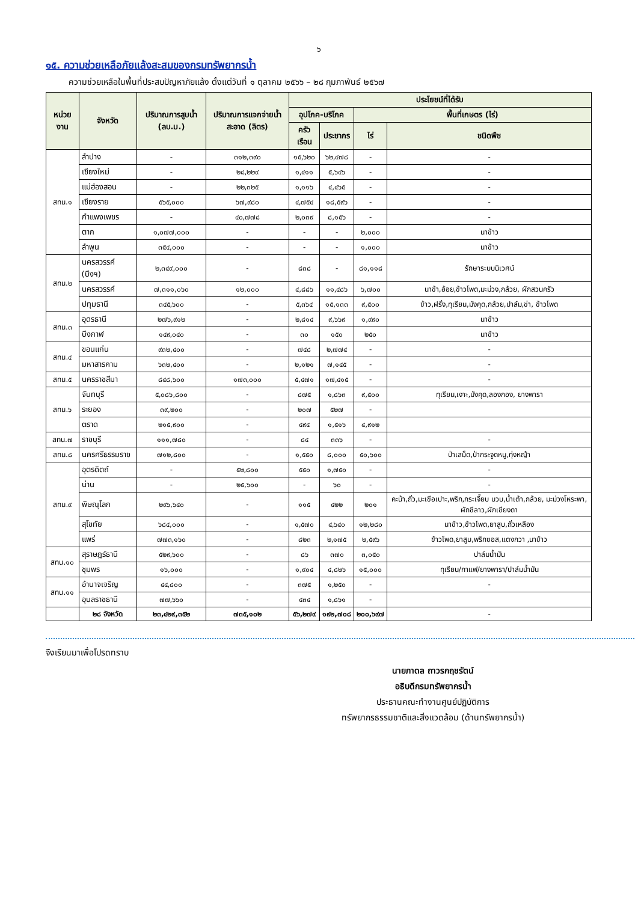๖
๑๕. ความช่วยเหลือภัยแล้งสะสมของกรมทรัพยากรน้ำ
ความช่วยเหลือในพื้นที่ประสบปัญหาภัยแล้ง ตั้งแต่วันที่ ๑ ตุลาคม ๒๕๖๖ – ๒๘ กุมภาพันธ์ ๒๕๖๗
| หน่วยงาน | จังหวัด | ปริมาณการสูบน้ำ (ลบ.ม.) | ปริมาณการแจกจ่ายน้ำสะอาด (ลิตร) | ประโยชน์ที่ได้รับ | | | | |
| --- | --- | --- | --- | --- | --- | --- | --- | --- |
| | | | | อุปโภค-บริโภค | | พื้นที่เกษตร (ไร่) | | |
| | | | | ครัวเรือน | ประชากร | ไร่ | ชนิดพืช | |
| สทน.๑ | ลำปาง | - | ๓๑๒,๓๙๐ | ๑๕,๖๒๐ | ๖๒,๔๗๘ | - | - | |
| | เชียงใหม่ | - | ๒๘,๒๒๙ | ๑,๔๑๑ | ๕,๖๔๖ | - | - | |
| | แม่ฮ่องสอน | - | ๒๒,๓๒๕ | ๑,๑๑๖ | ๔,๔๖๕ | - | - | |
| | เชียงราย | ๕๖๕,๐๐๐ | ๖๗,๙๘๐ | ๔,๗๕๔ | ๑๘,๕๙๖ | - | - | |
| | กำแพงเพชร | - | ๔๐,๗๗๘ | ๒,๐๓๙ | ๘,๑๕๖ | - | - | |
| | ตาก | ๑,๐๗๗,๐๐๐ | - | - | - | ๒,๐๐๐ | นาข้าว | |
| | ลำพูน | ๓๕๔,๐๐๐ | - | - | - | ๑,๐๐๐ | นาข้าว | |
| สทน.๒ | นครสวรรค์ (บึงฯ) | ๒,๓๔๙,๐๐๐ | - | ๘๓๘ | - | ๘๑,๑๑๘ | รักษาระบบนิเวศน์ | |
| | นครสวรรค์ | ๗,๓๑๑,๐๖๐ | ๑๒,๐๐๐ | ๔,๘๘๖ | ๑๑,๔๘๖ | ๖,๗๐๐ | นาข้า,อ้อย,ข้าวโพด,มะม่วง,กล้วย, ผักสวนครัว | |
| | ปทุมธานี | ๓๔๕,๖๐๐ | - | ๕,๓๖๔ | ๑๕,๑๓๓ | ๙,๕๐๐ | ข้าว,ฝรั่ง,ทุเรียน,มังคุด,กล้วย,ปาล์ม,ข่า, ข้าวโพด | |
| สทน.๓ | อุดรธานี | ๒๗๖,๙๑๒ | - | ๒,๘๑๔ | ๙,๖๖๙ | ๑,๙๙๐ | นาข้าว | |
| | บึงกาฬ | ๑๔๙,๐๔๐ | - | ๓๐ | ๑๕๐ | ๒๕๐ | นาข้าว | |
| สทน.๔ | ขอนแก่น | ๙๓๒,๔๐๐ | - | ๗๔๘ | ๒,๗๗๔ | - | - | |
| | มหาสารคาม | ๖๓๒,๔๐๐ | - | ๒,๑๒๑ | ๗,๑๔๕ | - | - | |
| สทน.๕ | นครราชสีมา | ๘๔๘,๖๐๐ | ๑๗๓,๐๐๐ | ๕,๔๗๑ | ๑๗,๔๑๕ | - | - | |
| สทน.๖ | จันทบุรี | ๕,๐๘๖,๘๐๐ | - | ๘๗๕ | ๑,๘๖๓ | ๙,๕๐๐ | ทุเรียน,เงาะ,มังคุด,ลองกอง, ยางพารา | |
| | ระยอง | ๓๙,๒๐๐ | - | ๒๐๗ | ๕๒๗ | - | | |
| | ตราด | ๒๑๕,๙๐๐ | - | ๔๙๔ | ๑,๕๑๖ | ๔,๙๑๒ | | |
| สทน.๗ | ราชบุรี | ๑๑๑,๗๘๐ | - | ๘๔ | ๓๓๖ | - | - | |
| สทน.๘ | นครศรีธรรมราช | ๗๑๒,๘๐๐ | - | ๑,๕๕๐ | ๘,๐๐๐ | ๕๐,๖๐๐ | ป่าเสม็ด,ป่ากระจูดหนู,ทุ่งหญ้า | |
| สทน.๙ | อุตรดิตถ์ | - | ๕๒,๘๐๐ | ๕๕๐ | ๑,๗๕๐ | - | - | |
| | น่าน | - | ๒๕,๖๐๐ | - | ๖๐ | - | - | |
| | พิษณุโลก | ๒๙๖,๖๔๐ | - | ๑๑๕ | ๔๒๒ | ๒๐๑ | คะน้า,ถั่ว,มะเขือเปาะ,พริก,กระเจี๊ยบ บวบ,น้ำเต้า,กล้วย, มะม่วงโหระพา, ผักชีลาว,ผักเชียงดา | |
| | สุโขทัย | ๖๘๔,๐๐๐ | - | ๑,๕๗๐ | ๔,๖๔๐ | ๑๒,๒๘๐ | นาข้าว,ข้าวโพด,ยาสูบ,ถั่วเหลือง | |
| | แพร่ | ๗๗๓,๑๖๐ | - | ๘๒๓ | ๒,๑๗๕ | ๒,๕๙๖ | ข้าวโพด,ยาสูบ,พริกซอส,แตงกวา ,นาข้าว | |
| สทน.๑๐ | สุราษฎร์ธานี | ๕๒๙,๖๐๐ | - | ๘๖ | ๓๗๐ | ๓,๐๕๐ | ปาล์มน้ำมัน | |
| | ชุมพร | ๑๖,๐๐๐ | - | ๑,๙๐๔ | ๔,๘๒๖ | ๑๕,๐๐๐ | ทุเรียน/กาแฟ/ยางพารา/ปาล์มน้ำมัน | |
| สทน.๑๑ | อำนาจเจริญ | ๔๔,๘๐๐ | - | ๓๗๕ | ๑,๒๕๐ | - | - | |
| | อุบลราชธานี | ๗๗,๖๖๐ | - | ๔๓๔ | ๑,๘๖๑ | - | | |
| | ๒๘ จังหวัด | ๒๓,๔๒๙,๓๕๒ | ๗๓๕,๑๐๒ | ๕๖,๒๗๙ | ๑๙๒,๗๐๘ | ๒๐๐,๖๙๗ | - | |
จึงเรียนมาเพื่อโปรดทราบ
นายภาดล ถาวรกฤชรัตน์
อธิบดีกรมทรัพยากรน้ำ
ประธานคณะทำงานศูนย์ปฏิบัติการ
ทรัพยากรธรรมชาติและสิ่งแวดล้อม (ด้านทรัพยากรน้ำ)